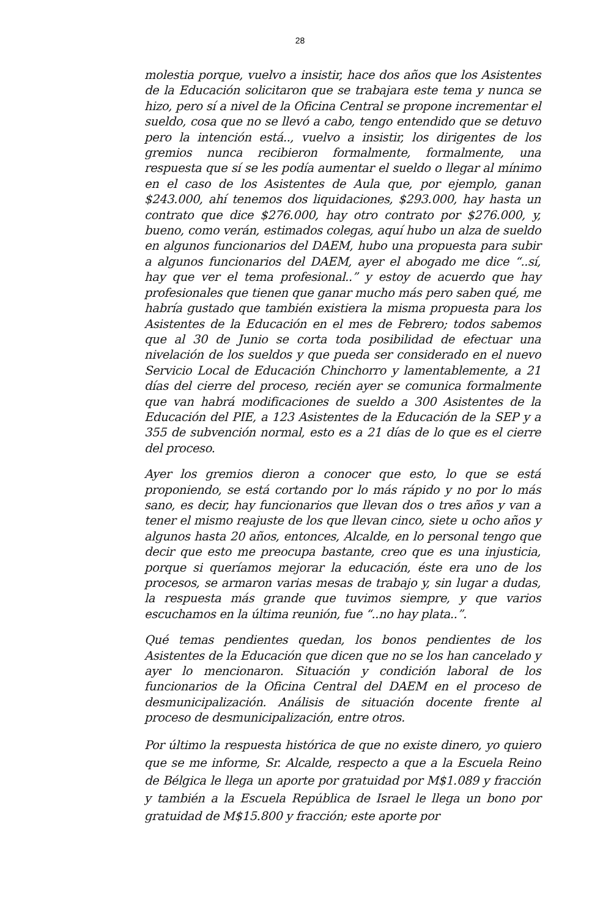28
molestia porque, vuelvo a insistir, hace dos años que los Asistentes de la Educación solicitaron que se trabajara este tema y nunca se hizo, pero sí a nivel de la Oficina Central se propone incrementar el sueldo, cosa que no se llevó a cabo, tengo entendido que se detuvo pero la intención está.., vuelvo a insistir, los dirigentes de los gremios nunca recibieron formalmente, formalmente, una respuesta que sí se les podía aumentar el sueldo o llegar al mínimo en el caso de los Asistentes de Aula que, por ejemplo, ganan $243.000, ahí tenemos dos liquidaciones, $293.000, hay hasta un contrato que dice $276.000, hay otro contrato por $276.000, y, bueno, como verán, estimados colegas, aquí hubo un alza de sueldo en algunos funcionarios del DAEM, hubo una propuesta para subir a algunos funcionarios del DAEM, ayer el abogado me dice “..sí, hay que ver el tema profesional..” y estoy de acuerdo que hay profesionales que tienen que ganar mucho más pero saben qué, me habría gustado que también existiera la misma propuesta para los Asistentes de la Educación en el mes de Febrero; todos sabemos que al 30 de Junio se corta toda posibilidad de efectuar una nivelación de los sueldos y que pueda ser considerado en el nuevo Servicio Local de Educación Chinchorro y lamentablemente, a 21 días del cierre del proceso, recién ayer se comunica formalmente que van habrá modificaciones de sueldo a 300 Asistentes de la Educación del PIE, a 123 Asistentes de la Educación de la SEP y a 355 de subvención normal, esto es a 21 días de lo que es el cierre del proceso.
Ayer los gremios dieron a conocer que esto, lo que se está proponiendo, se está cortando por lo más rápido y no por lo más sano, es decir, hay funcionarios que llevan dos o tres años y van a tener el mismo reajuste de los que llevan cinco, siete u ocho años y algunos hasta 20 años, entonces, Alcalde, en lo personal tengo que decir que esto me preocupa bastante, creo que es una injusticia, porque si queríamos mejorar la educación, éste era uno de los procesos, se armaron varias mesas de trabajo y, sin lugar a dudas, la respuesta más grande que tuvimos siempre, y que varios escuchamos en la última reunión, fue “..no hay plata..”.
Qué temas pendientes quedan, los bonos pendientes de los Asistentes de la Educación que dicen que no se los han cancelado y ayer lo mencionaron. Situación y condición laboral de los funcionarios de la Oficina Central del DAEM en el proceso de desmunicipalización. Análisis de situación docente frente al proceso de desmunicipalización, entre otros.
Por último la respuesta histórica de que no existe dinero, yo quiero que se me informe, Sr. Alcalde, respecto a que a la Escuela Reino de Bélgica le llega un aporte por gratuidad por M$1.089 y fracción y también a la Escuela República de Israel le llega un bono por gratuidad de M$15.800 y fracción; este aporte por